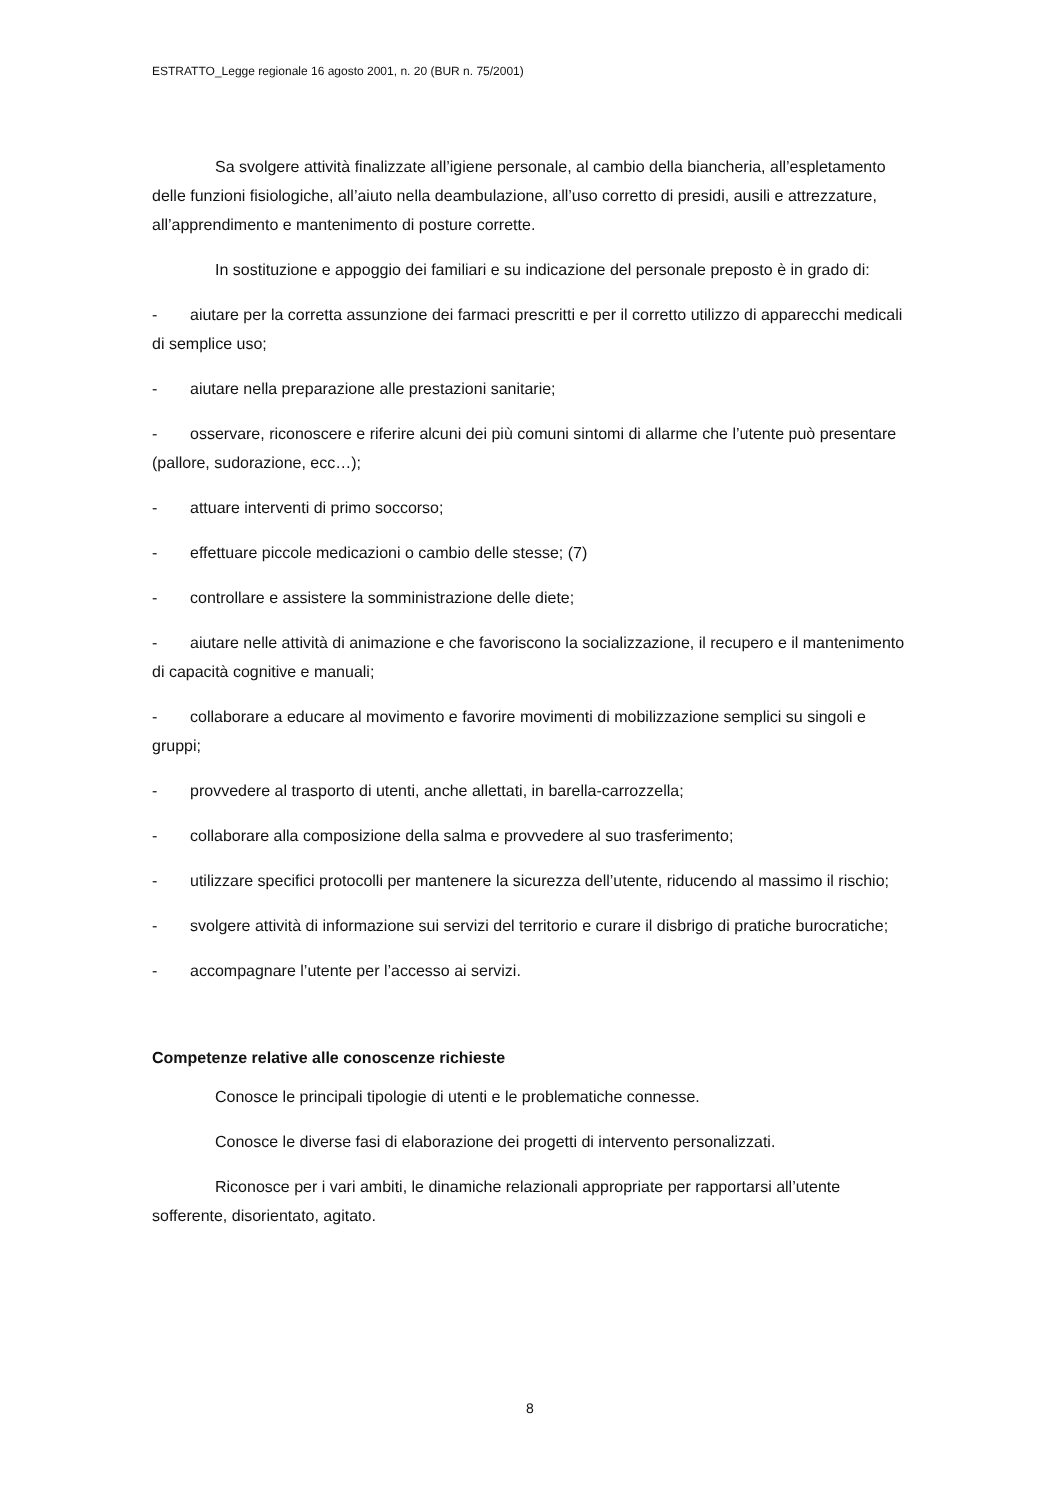ESTRATTO_Legge regionale 16 agosto 2001, n. 20 (BUR n. 75/2001)
Sa svolgere attività finalizzate all’igiene personale, al cambio della biancheria, all’espletamento delle funzioni fisiologiche, all’aiuto nella deambulazione, all’uso corretto di presidi, ausili e attrezzature, all’apprendimento e mantenimento di posture corrette.
In sostituzione e appoggio dei familiari e su indicazione del personale preposto è in grado di:
- aiutare per la corretta assunzione dei farmaci prescritti e per il corretto utilizzo di apparecchi medicali di semplice uso;
- aiutare nella preparazione alle prestazioni sanitarie;
- osservare, riconoscere e riferire alcuni dei più comuni sintomi di allarme che l’utente può presentare (pallore, sudorazione, ecc…);
- attuare interventi di primo soccorso;
- effettuare piccole medicazioni o cambio delle stesse; (7)
- controllare e assistere la somministrazione delle diete;
- aiutare nelle attività di animazione e che favoriscono la socializzazione, il recupero e il mantenimento di capacità cognitive e manuali;
- collaborare a educare al movimento e favorire movimenti di mobilizzazione semplici su singoli e gruppi;
- provvedere al trasporto di utenti, anche allettati, in barella-carrozzella;
- collaborare alla composizione della salma e provvedere al suo trasferimento;
- utilizzare specifici protocolli per mantenere la sicurezza dell’utente, riducendo al massimo il rischio;
- svolgere attività di informazione sui servizi del territorio e curare il disbrigo di pratiche burocratiche;
- accompagnare l’utente per l’accesso ai servizi.
Competenze relative alle conoscenze richieste
Conosce le principali tipologie di utenti e le problematiche connesse.
Conosce le diverse fasi di elaborazione dei progetti di intervento personalizzati.
Riconosce per i vari ambiti, le dinamiche relazionali appropriate per rapportarsi all’utente sofferente, disorientato, agitato.
8